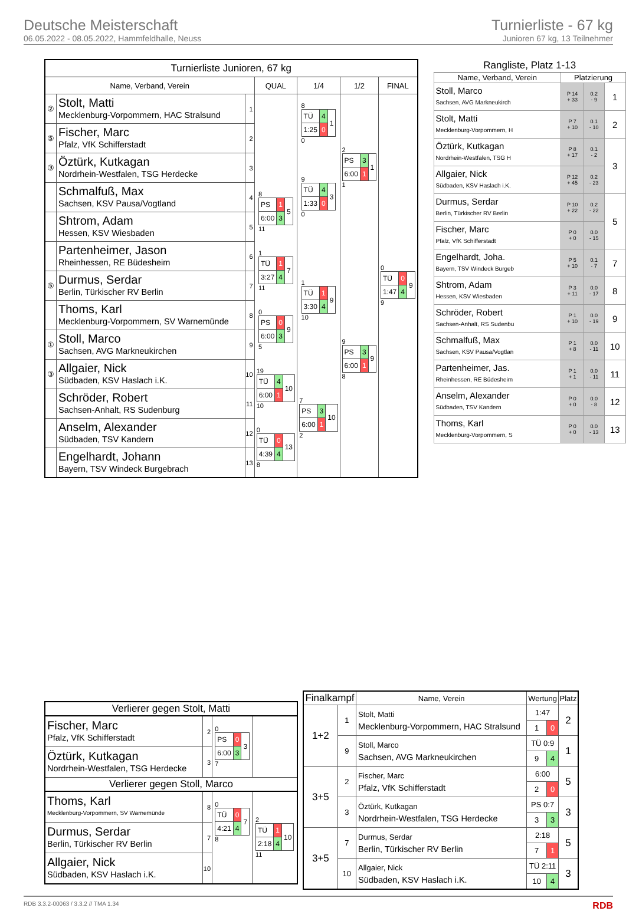Deutsche Meisterschaft
06.05.2022 - 08.05.2022, Hammfeldhalle, Neuss
Turnierliste - 67 kg
Junioren 67 kg, 13 Teilnehmer
| Turnierliste Junioren, 67 kg | | | | | | |
| --- | --- | --- | --- | --- | --- | --- |
| Name, Verband, Verein | | | QUAL | 1/4 | 1/2 | FINAL |
| ② | Stolt, Matti Mecklenburg-Vorpommern, HAC Stralsund | 1 | | 8 / TÜ / 4 / 1 / / 1:25 / 0 / / 0 | 2 / PS / 3 / 1 / / 6:00 / 1 / / 1 | 0 / TÜ / 0 / 9 / / 1:47 / 4 / / 9 |
| ⑤ | Fischer, Marc Pfalz, VfK Schifferstadt | 2 | | | | |
| ③ | Öztürk, Kutkagan Nordrhein-Westfalen, TSG Herdecke | 3 | | 9 / TÜ / 4 / 3 / / 1:33 / 0 / / 0 | | |
| | Schmalfuß, Max Sachsen, KSV Pausa/Vogtland | 4 | 8 / PS / 1 / 5 / / 6:00 / 3 / / 11 | | | |
| | Shtrom, Adam Hessen, KSV Wiesbaden | 5 | | | | |
| | Partenheimer, Jason Rheinhessen, RE Büdesheim | 6 | 1 / TÜ / 1 / 7 / / 3:27 / 4 / / 11 | 1 / TÜ / 1 / 9 / / 3:30 / 4 / / 10 | 9 / PS / 3 / 9 / / 6:00 / 1 / / 8 | |
| ⑤ | Durmus, Serdar Berlin, Türkischer RV Berlin | 7 | | | | |
| | Thoms, Karl Mecklenburg-Vorpommern, SV Warnemünde | 8 | 0 / PS / 0 / 9 / / 6:00 / 3 / / 5 | | | |
| ① | Stoll, Marco Sachsen, AVG Markneukirchen | 9 | | | | |
| ③ | Allgaier, Nick Südbaden, KSV Haslach i.K. | 10 | 19 / TÜ / 4 / 10 / / 6:00 / 1 / / 10 | 7 / PS / 3 / 10 / / 6:00 / 1 / / 2 | | |
| | Schröder, Robert Sachsen-Anhalt, RS Sudenburg | 11 | | | | |
| | Anselm, Alexander Südbaden, TSV Kandern | 12 | 0 / TÜ / 0 / 13 / / 4:39 / 4 / / 8 | | | |
| | Engelhardt, Johann Bayern, TSV Windeck Burgebrach | 13 | | | | |
| Rangliste, Platz 1-13 | | | |
| --- | --- | --- | --- |
| Name, Verband, Verein | Platzierung | | |
| Stoll, Marco Sachsen, AVG Markneukirch | P 14 + 33 | 0.2 - 9 | 1 |
| Stolt, Matti Mecklenburg-Vorpommern, H | P 7 + 10 | 0.1 - 10 | 2 |
| Öztürk, Kutkagan Nordrhein-Westfalen, TSG H | P 8 + 17 | 0.1 - 2 | 3 |
| Allgaier, Nick Südbaden, KSV Haslach i.K. | P 12 + 45 | 0.2 - 23 | |
| Durmus, Serdar Berlin, Türkischer RV Berlin | P 10 + 22 | 0.2 - 22 | 5 |
| Fischer, Marc Pfalz, VfK Schifferstadt | P 0 + 0 | 0.0 - 15 | |
| Engelhardt, Joha. Bayern, TSV Windeck Burgeb | P 5 + 10 | 0.1 - 7 | 7 |
| Shtrom, Adam Hessen, KSV Wiesbaden | P 3 + 11 | 0.0 - 17 | 8 |
| Schröder, Robert Sachsen-Anhalt, RS Sudenbu | P 1 + 10 | 0.0 - 19 | 9 |
| Schmalfuß, Max Sachsen, KSV Pausa/Vogtlan | P 1 + 8 | 0.0 - 11 | 10 |
| Partenheimer, Jas. Rheinhessen, RE Büdesheim | P 1 + 1 | 0.0 - 11 | 11 |
| Anselm, Alexander Südbaden, TSV Kandern | P 0 + 0 | 0.0 - 8 | 12 |
| Thoms, Karl Mecklenburg-Vorpommern, S | P 0 + 0 | 0.0 - 13 | 13 |
| Verlierer gegen Stolt, Matti | | | |
| Fischer, Marc Pfalz, VfK Schifferstadt | 2 | 0 / PS / 0 / 3 / / 6:00 / 3 / / 7 | |
| Öztürk, Kutkagan Nordrhein-Westfalen, TSG Herdecke | 3 | | |
| Verlierer gegen Stoll, Marco | | | |
| Thoms, Karl Mecklenburg-Vorpommern, SV Warnemünde | 8 | 0 / TÜ / 0 / 7 / / 4:21 / 4 / / 8 | 2 / TÜ / 1 / 10 / / 2:18 / 4 / / 11 |
| Durmus, Serdar Berlin, Türkischer RV Berlin | 7 | | |
| Allgaier, Nick Südbaden, KSV Haslach i.K. | 10 | | |
| Finalkampf | | Name, Verein | Wertung | | Platz |
| --- | --- | --- | --- | --- | --- |
| 1+2 | 1 | Stolt, Matti Mecklenburg-Vorpommern, HAC Stralsund | 1:47 | | 2 |
| | | | 1 | 0 | |
| | 9 | Stoll, Marco Sachsen, AVG Markneukirchen | TÜ 0:9 | | 1 |
| | | | 9 | 4 | |
| 3+5 | 2 | Fischer, Marc Pfalz, VfK Schifferstadt | 6:00 | | 5 |
| | | | 2 | 0 | |
| | 3 | Öztürk, Kutkagan Nordrhein-Westfalen, TSG Herdecke | PS 0:7 | | 3 |
| | | | 3 | 3 | |
| 3+5 | 7 | Durmus, Serdar Berlin, Türkischer RV Berlin | 2:18 | | 5 |
| | | | 7 | 1 | |
| | 10 | Allgaier, Nick Südbaden, KSV Haslach i.K. | TÜ 2:11 | | 3 |
| | | | 10 | 4 | |
RDB 3.3.2-00063 / 3.3.2 // TMA 1.34 RDB